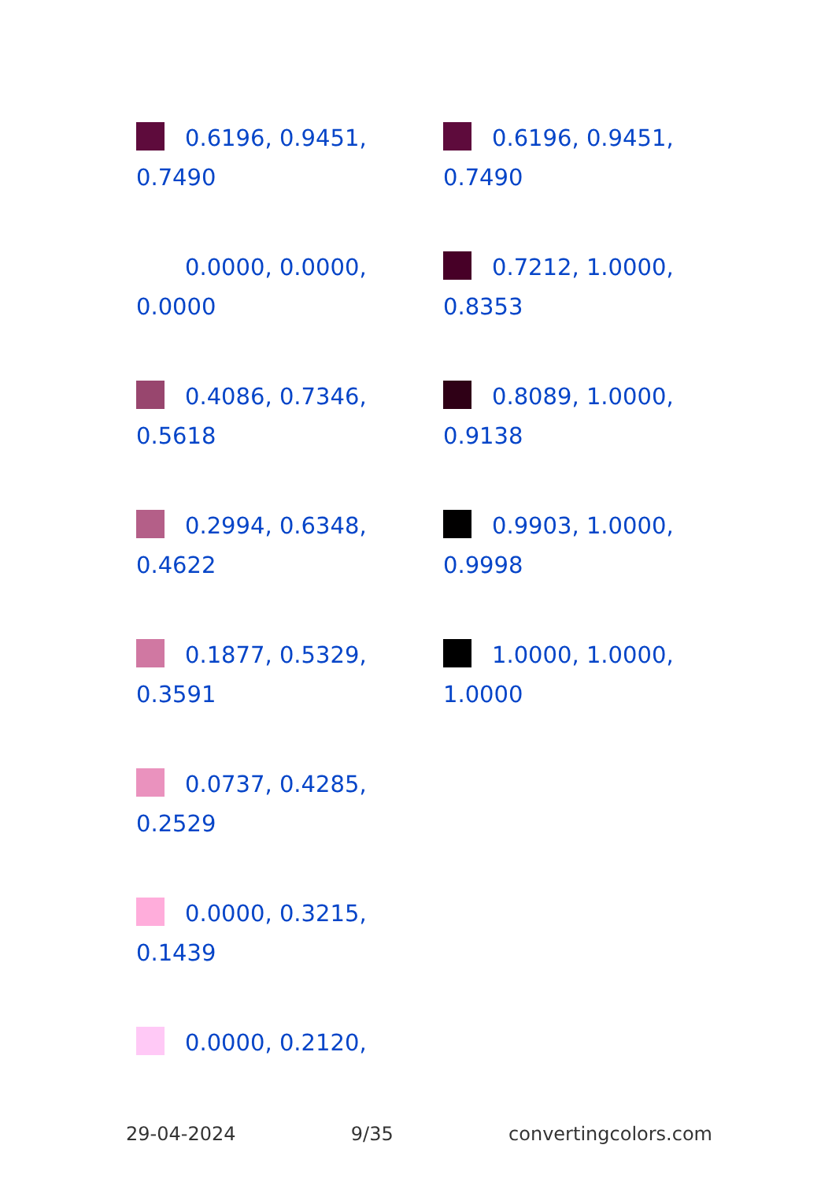0.6196, 0.9451,
0.7490
0.0000, 0.0000,
0.0000
0.4086, 0.7346,
0.5618
0.2994, 0.6348,
0.4622
0.1877, 0.5329,
0.3591
0.0737, 0.4285,
0.2529
0.0000, 0.3215,
0.1439
0.0000, 0.2120,
0.6196, 0.9451,
0.7490
0.7212, 1.0000,
0.8353
0.8089, 1.0000,
0.9138
0.9903, 1.0000,
0.9998
1.0000, 1.0000,
1.0000
29-04-2024 9/35 convertingcolors.com